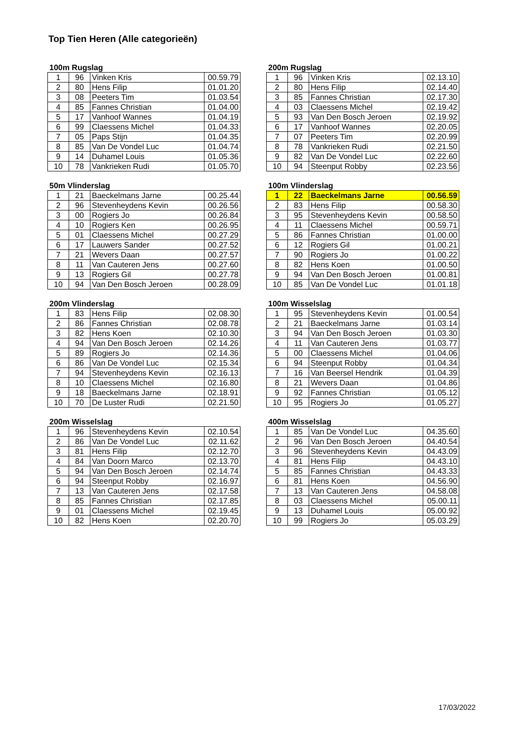Top Tien Heren (Alle categorieën)
100m Rugslag
| 1 | 96 | Vinken Kris | 00.59.79 |
| 2 | 80 | Hens Filip | 01.01.20 |
| 3 | 08 | Peeters Tim | 01.03.54 |
| 4 | 85 | Fannes Christian | 01.04.00 |
| 5 | 17 | Vanhoof Wannes | 01.04.19 |
| 6 | 99 | Claessens Michel | 01.04.33 |
| 7 | 05 | Paps Stijn | 01.04.35 |
| 8 | 85 | Van De Vondel Luc | 01.04.74 |
| 9 | 14 | Duhamel Louis | 01.05.36 |
| 10 | 78 | Vankrieken Rudi | 01.05.70 |
200m Rugslag
| 1 | 96 | Vinken Kris | 02.13.10 |
| 2 | 80 | Hens Filip | 02.14.40 |
| 3 | 85 | Fannes Christian | 02.17.30 |
| 4 | 03 | Claessens Michel | 02.19.42 |
| 5 | 93 | Van Den Bosch Jeroen | 02.19.92 |
| 6 | 17 | Vanhoof Wannes | 02.20.05 |
| 7 | 07 | Peeters Tim | 02.20.99 |
| 8 | 78 | Vankrieken Rudi | 02.21.50 |
| 9 | 82 | Van De Vondel Luc | 02.22.60 |
| 10 | 94 | Steenput Robby | 02.23.56 |
50m Vlinderslag
| 1 | 21 | Baeckelmans Jarne | 00.25.44 |
| 2 | 96 | Stevenheydens Kevin | 00.26.56 |
| 3 | 00 | Rogiers Jo | 00.26.84 |
| 4 | 10 | Rogiers Ken | 00.26.95 |
| 5 | 01 | Claessens Michel | 00.27.29 |
| 6 | 17 | Lauwers Sander | 00.27.52 |
| 7 | 21 | Wevers Daan | 00.27.57 |
| 8 | 11 | Van Cauteren Jens | 00.27.60 |
| 9 | 13 | Rogiers Gil | 00.27.78 |
| 10 | 94 | Van Den Bosch Jeroen | 00.28.09 |
100m Vlinderslag
| 1 | 22 | Baeckelmans Jarne | 00.56.59 |
| 2 | 83 | Hens Filip | 00.58.30 |
| 3 | 95 | Stevenheydens Kevin | 00.58.50 |
| 4 | 11 | Claessens Michel | 00.59.71 |
| 5 | 86 | Fannes Christian | 01.00.00 |
| 6 | 12 | Rogiers Gil | 01.00.21 |
| 7 | 90 | Rogiers Jo | 01.00.22 |
| 8 | 82 | Hens Koen | 01.00.50 |
| 9 | 94 | Van Den Bosch Jeroen | 01.00.81 |
| 10 | 85 | Van De Vondel Luc | 01.01.18 |
200m Vlinderslag
| 1 | 83 | Hens Filip | 02.08.30 |
| 2 | 86 | Fannes Christian | 02.08.78 |
| 3 | 82 | Hens Koen | 02.10.30 |
| 4 | 94 | Van Den Bosch Jeroen | 02.14.26 |
| 5 | 89 | Rogiers Jo | 02.14.36 |
| 6 | 86 | Van De Vondel Luc | 02.15.34 |
| 7 | 94 | Stevenheydens Kevin | 02.16.13 |
| 8 | 10 | Claessens Michel | 02.16.80 |
| 9 | 18 | Baeckelmans Jarne | 02.18.91 |
| 10 | 70 | De Luster Rudi | 02.21.50 |
100m Wisselslag
| 1 | 95 | Stevenheydens Kevin | 01.00.54 |
| 2 | 21 | Baeckelmans Jarne | 01.03.14 |
| 3 | 94 | Van Den Bosch Jeroen | 01.03.30 |
| 4 | 11 | Van Cauteren Jens | 01.03.77 |
| 5 | 00 | Claessens Michel | 01.04.06 |
| 6 | 94 | Steenput Robby | 01.04.34 |
| 7 | 16 | Van Beersel Hendrik | 01.04.39 |
| 8 | 21 | Wevers Daan | 01.04.86 |
| 9 | 92 | Fannes Christian | 01.05.12 |
| 10 | 95 | Rogiers Jo | 01.05.27 |
200m Wisselslag
| 1 | 96 | Stevenheydens Kevin | 02.10.54 |
| 2 | 86 | Van De Vondel Luc | 02.11.62 |
| 3 | 81 | Hens Filip | 02.12.70 |
| 4 | 84 | Van Doorn Marco | 02.13.70 |
| 5 | 94 | Van Den Bosch Jeroen | 02.14.74 |
| 6 | 94 | Steenput Robby | 02.16.97 |
| 7 | 13 | Van Cauteren Jens | 02.17.58 |
| 8 | 85 | Fannes Christian | 02.17.85 |
| 9 | 01 | Claessens Michel | 02.19.45 |
| 10 | 82 | Hens Koen | 02.20.70 |
400m Wisselslag
| 1 | 85 | Van De Vondel Luc | 04.35.60 |
| 2 | 96 | Van Den Bosch Jeroen | 04.40.54 |
| 3 | 96 | Stevenheydens Kevin | 04.43.09 |
| 4 | 81 | Hens Filip | 04.43.10 |
| 5 | 85 | Fannes Christian | 04.43.33 |
| 6 | 81 | Hens Koen | 04.56.90 |
| 7 | 13 | Van Cauteren Jens | 04.58.08 |
| 8 | 03 | Claessens Michel | 05.00.11 |
| 9 | 13 | Duhamel Louis | 05.00.92 |
| 10 | 99 | Rogiers Jo | 05.03.29 |
17/03/2022